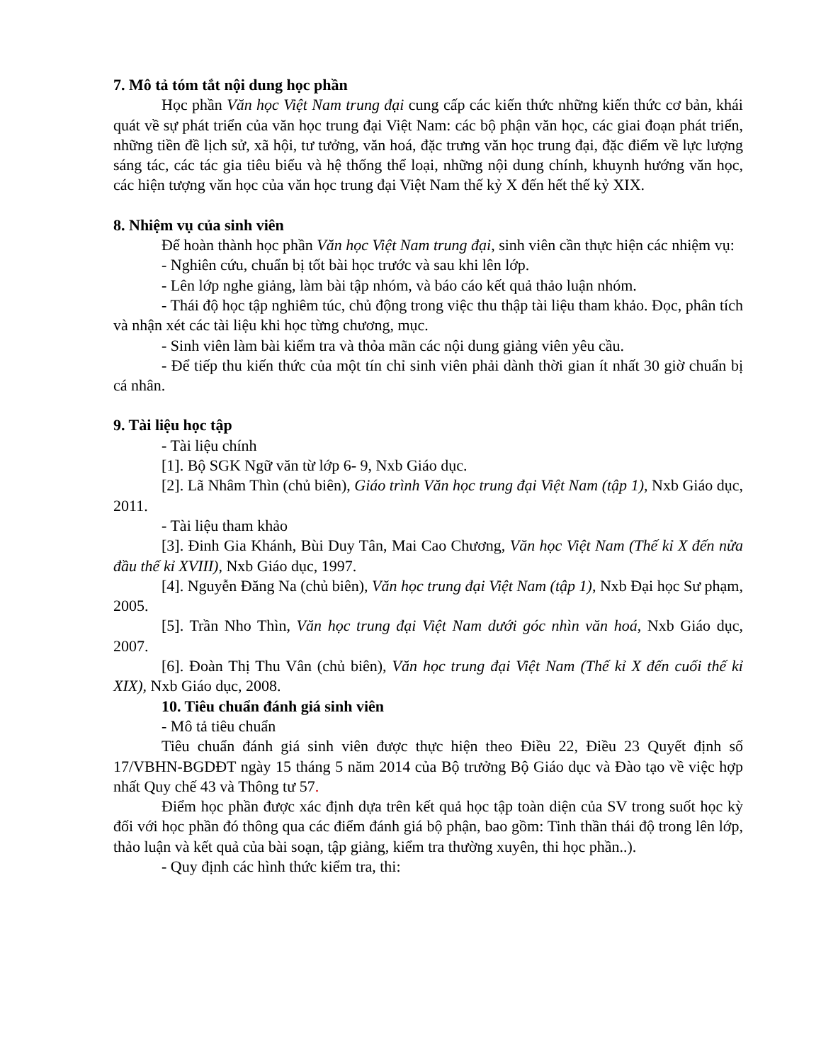7. Mô tả tóm tắt nội dung học phần
Học phần Văn học Việt Nam trung đại cung cấp các kiến thức những kiến thức cơ bản, khái quát về sự phát triển của văn học trung đại Việt Nam: các bộ phận văn học, các giai đoạn phát triển, những tiền đề lịch sử, xã hội, tư tưởng, văn hoá, đặc trưng văn học trung đại, đặc điểm về lực lượng sáng tác, các tác gia tiêu biểu và hệ thống thể loại, những nội dung chính, khuynh hướng văn học, các hiện tượng văn học của văn học trung đại Việt Nam thế kỷ X đến hết thế kỷ XIX.
8. Nhiệm vụ của sinh viên
Để hoàn thành học phần Văn học Việt Nam trung đại, sinh viên cần thực hiện các nhiệm vụ:
- Nghiên cứu, chuẩn bị tốt bài học trước và sau khi lên lớp.
- Lên lớp nghe giảng, làm bài tập nhóm, và báo cáo kết quả thảo luận nhóm.
- Thái độ học tập nghiêm túc, chủ động trong việc thu thập tài liệu tham khảo. Đọc, phân tích và nhận xét các tài liệu khi học từng chương, mục.
- Sinh viên làm bài kiểm tra và thỏa mãn các nội dung giảng viên yêu cầu.
- Để tiếp thu kiến thức của một tín chỉ sinh viên phải dành thời gian ít nhất 30 giờ chuẩn bị cá nhân.
9. Tài liệu học tập
- Tài liệu chính
[1]. Bộ SGK Ngữ văn từ lớp 6- 9, Nxb Giáo dục.
[2]. Lã Nhâm Thìn (chủ biên), Giáo trình Văn học trung đại Việt Nam (tập 1), Nxb Giáo dục, 2011.
- Tài liệu tham khảo
[3]. Đinh Gia Khánh, Bùi Duy Tân, Mai Cao Chương, Văn học Việt Nam (Thế kỉ X đến nửa đầu thế kỉ XVIII), Nxb Giáo dục, 1997.
[4]. Nguyễn Đăng Na (chủ biên), Văn học trung đại Việt Nam (tập 1), Nxb Đại học Sư phạm, 2005.
[5]. Trần Nho Thìn, Văn học trung đại Việt Nam dưới góc nhìn văn hoá, Nxb Giáo dục, 2007.
[6]. Đoàn Thị Thu Vân (chủ biên), Văn học trung đại Việt Nam (Thế kỉ X đến cuối thế kỉ XIX), Nxb Giáo dục, 2008.
10. Tiêu chuẩn đánh giá sinh viên
- Mô tả tiêu chuẩn
Tiêu chuẩn đánh giá sinh viên được thực hiện theo Điều 22, Điều 23 Quyết định số 17/VBHN-BGDĐT ngày 15 tháng 5 năm 2014 của Bộ trưởng Bộ Giáo dục và Đào tạo về việc hợp nhất Quy chế 43 và Thông tư 57.
Điểm học phần được xác định dựa trên kết quả học tập toàn diện của SV trong suốt học kỳ đối với học phần đó thông qua các điểm đánh giá bộ phận, bao gồm: Tinh thần thái độ trong lên lớp, thảo luận và kết quả của bài soạn, tập giảng, kiểm tra thường xuyên, thi học phần..).
- Quy định các hình thức kiểm tra, thi: